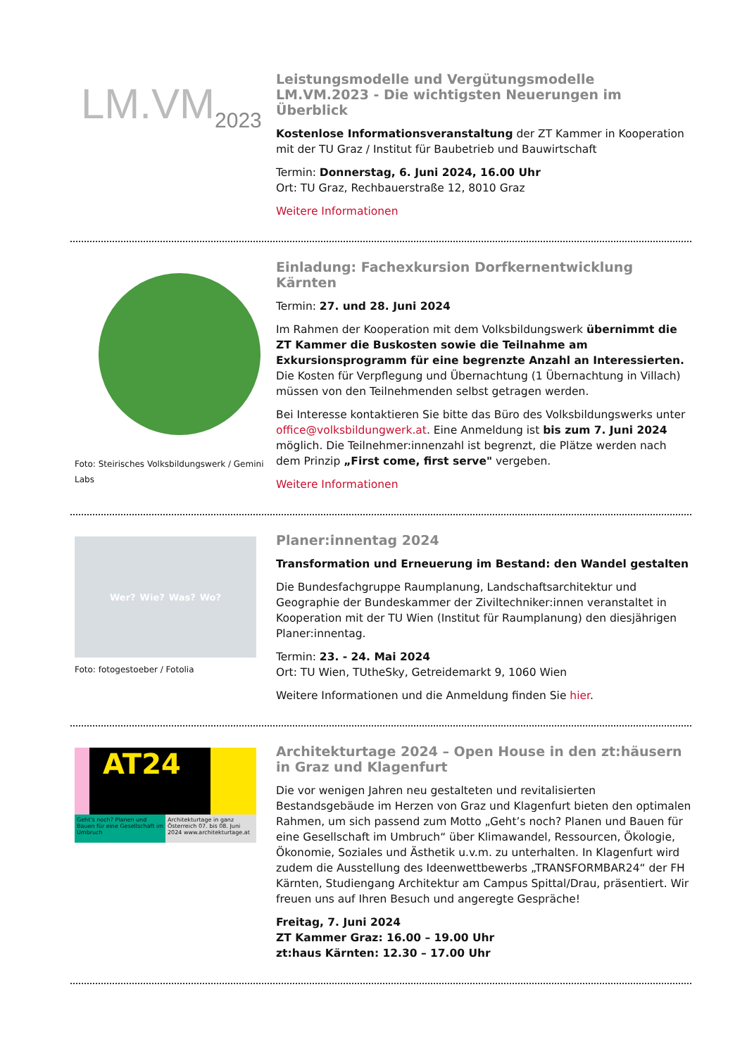LM.VM<sub>2023</sub>
Leistungsmodelle und Vergütungsmodelle LM.VM.2023 - Die wichtigsten Neuerungen im Überblick
Kostenlose Informationsveranstaltung der ZT Kammer in Kooperation mit der TU Graz / Institut für Baubetrieb und Bauwirtschaft
Termin: Donnerstag, 6. Juni 2024, 16.00 Uhr
Ort: TU Graz, Rechbauerstraße 12, 8010 Graz
Weitere Informationen
Foto: Steirisches Volksbildungswerk / Gemini Labs
Einladung: Fachexkursion Dorfkernentwicklung Kärnten
Termin: 27. und 28. Juni 2024
Im Rahmen der Kooperation mit dem Volksbildungswerk übernimmt die ZT Kammer die Buskosten sowie die Teilnahme am Exkursionsprogramm für eine begrenzte Anzahl an Interessierten. Die Kosten für Verpflegung und Übernachtung (1 Übernachtung in Villach) müssen von den Teilnehmenden selbst getragen werden.
Bei Interesse kontaktieren Sie bitte das Büro des Volksbildungswerks unter office@volksbildungwerk.at. Eine Anmeldung ist bis zum 7. Juni 2024 möglich. Die Teilnehmer:innenzahl ist begrenzt, die Plätze werden nach dem Prinzip „First come, first serve" vergeben.
Weitere Informationen
Wer? Wie? Was? Wo?
Foto: fotogestoeber / Fotolia
Planer:innentag 2024
Transformation und Erneuerung im Bestand: den Wandel gestalten
Die Bundesfachgruppe Raumplanung, Landschaftsarchitektur und Geographie der Bundeskammer der Ziviltechniker:innen veranstaltet in Kooperation mit der TU Wien (Institut für Raumplanung) den diesjährigen Planer:innentag.
Termin: 23. - 24. Mai 2024
Ort: TU Wien, TUtheSky, Getreidemarkt 9, 1060 Wien
Weitere Informationen und die Anmeldung finden Sie hier.
AT24
Geht's noch? Planen und Bauen für eine Gesellschaft im Umbruch
Architekturtage in ganz Österreich 07. bis 08. Juni 2024 www.architekturtage.at
Architekturtage 2024 – Open House in den zt:häusern in Graz und Klagenfurt
Die vor wenigen Jahren neu gestalteten und revitalisierten Bestandsgebäude im Herzen von Graz und Klagenfurt bieten den optimalen Rahmen, um sich passend zum Motto „Geht’s noch? Planen und Bauen für eine Gesellschaft im Umbruch“ über Klimawandel, Ressourcen, Ökologie, Ökonomie, Soziales und Ästhetik u.v.m. zu unterhalten. In Klagenfurt wird zudem die Ausstellung des Ideenwettbewerbs „TRANSFORMBAR24“ der FH Kärnten, Studiengang Architektur am Campus Spittal/Drau, präsentiert. Wir freuen uns auf Ihren Besuch und angeregte Gespräche!
Freitag, 7. Juni 2024
ZT Kammer Graz: 16.00 – 19.00 Uhr
zt:haus Kärnten: 12.30 – 17.00 Uhr